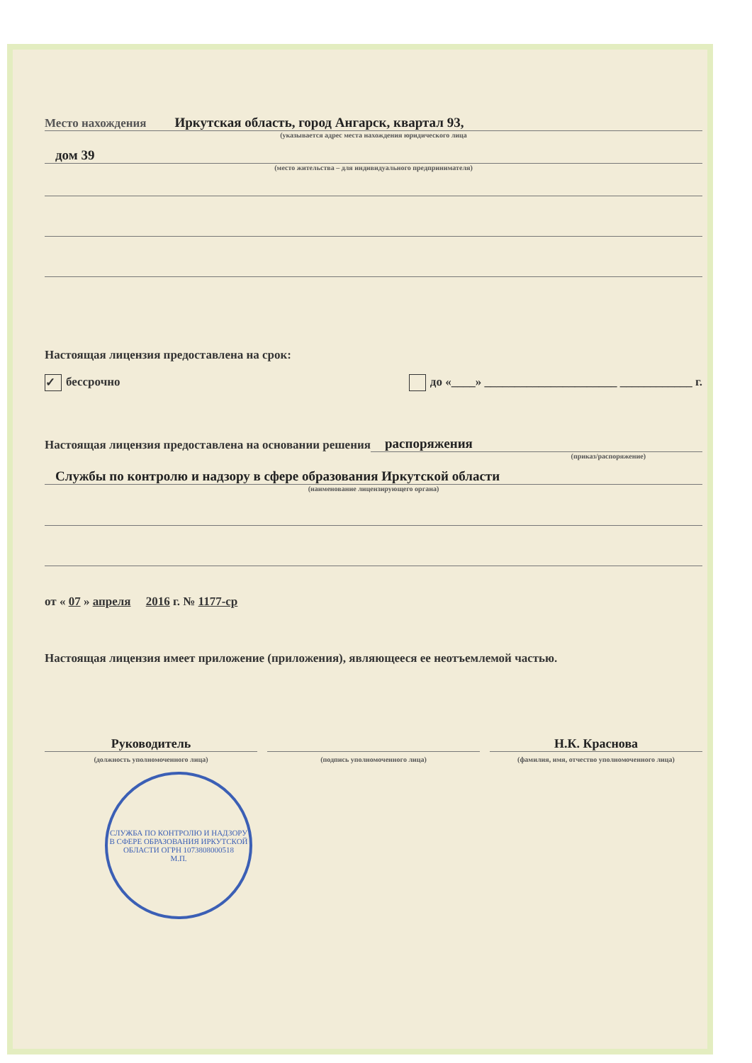Место нахождения Иркутская область, город Ангарск, квартал 93,
(указывается адрес места нахождения юридического лица
дом 39
(место жительства – для индивидуального предпринимателя)
Настоящая лицензия предоставлена на срок:
✓ бессрочно до «____» ______________________ ____________ г.
Настоящая лицензия предоставлена на основании решения распоряжения
(приказ/распоряжение)
Службы по контролю и надзору в сфере образования Иркутской области
(наименование лицензирующего органа)
от « 07 » апреля 2016 г. № 1177-ср
Настоящая лицензия имеет приложение (приложения), являющееся ее неотъемлемой частью.
Руководитель
(должность уполномоченного лица)
(подпись уполномоченного лица)
Н.К. Краснова
(фамилия, имя, отчество уполномоченного лица)
СЛУЖБА ПО КОНТРОЛЮ И НАДЗОРУ В СФЕРЕ ОБРАЗОВАНИЯ ИРКУТСКОЙ ОБЛАСТИ ОГРН 1073808000518
М.П.